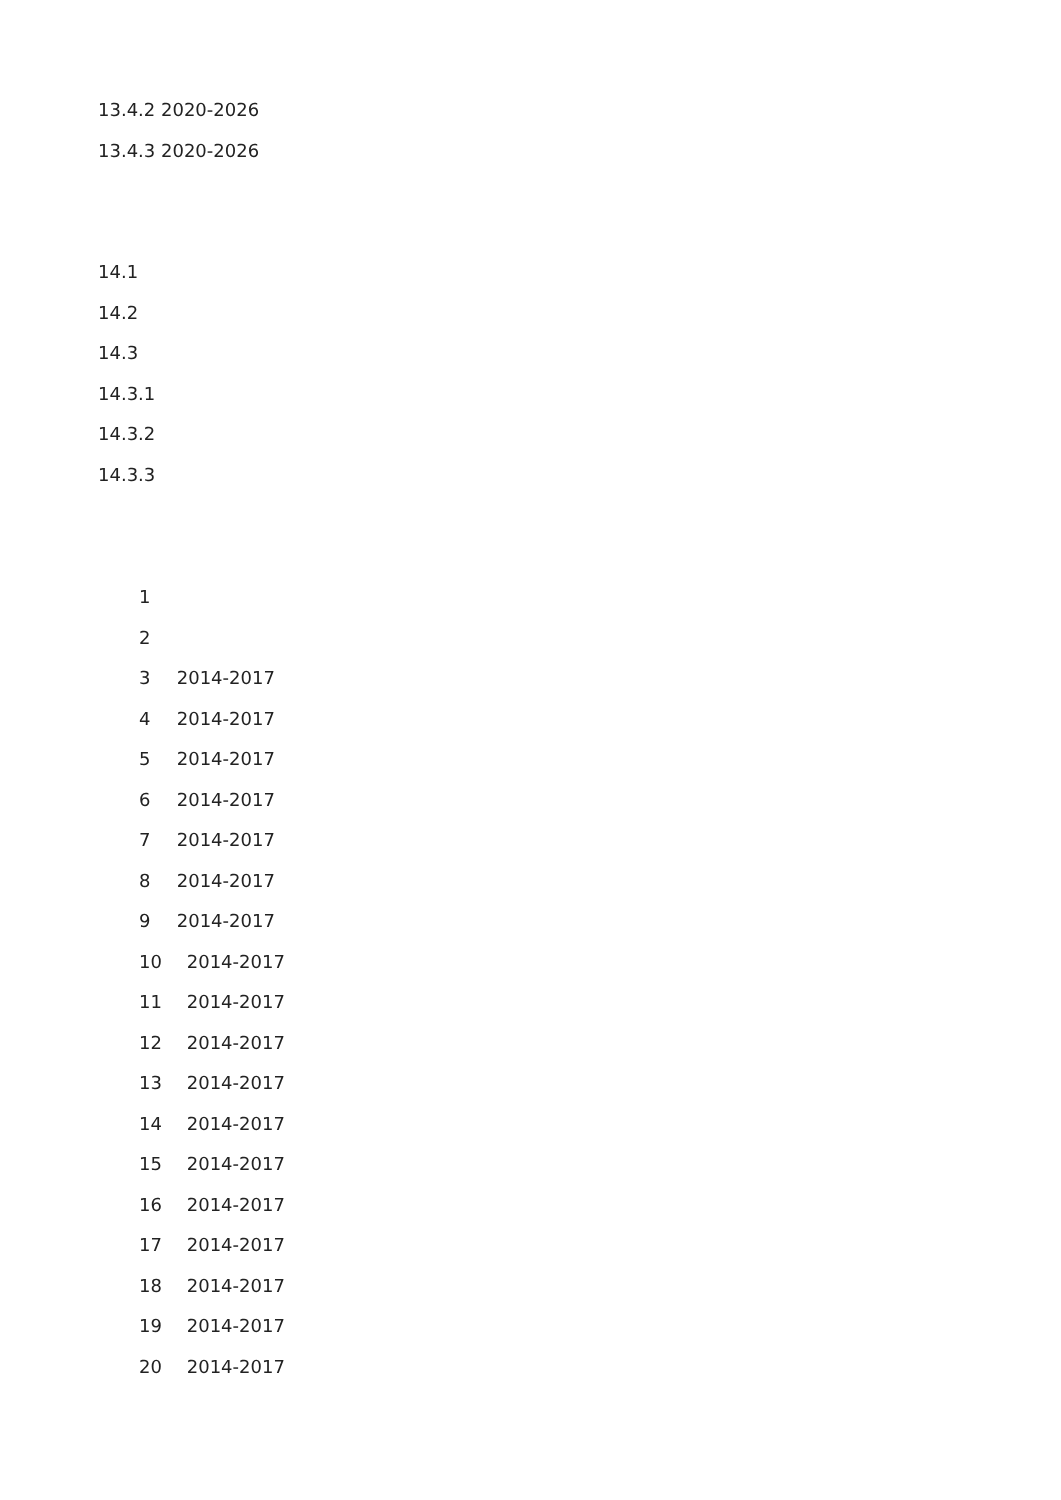13.4.2 2020-2026
13.4.3 2020-2026
14.1
14.2
14.3
14.3.1
14.3.2
14.3.3
1
2
3 2014-2017
4 2014-2017
5 2014-2017
6 2014-2017
7 2014-2017
8 2014-2017
9 2014-2017
10 2014-2017
11 2014-2017
12 2014-2017
13 2014-2017
14 2014-2017
15 2014-2017
16 2014-2017
17 2014-2017
18 2014-2017
19 2014-2017
20 2014-2017